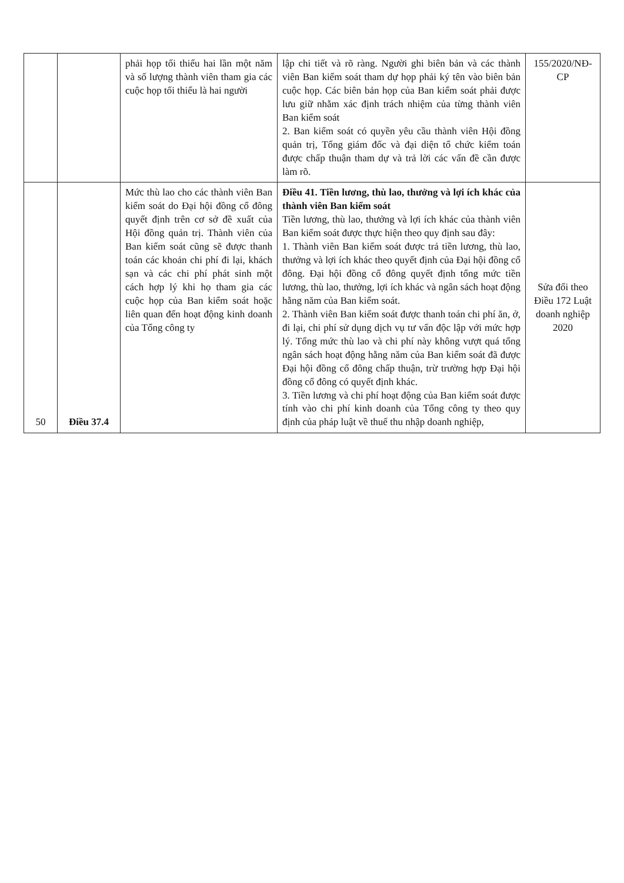| | | phải họp tối thiểu hai lần một năm và số lượng thành viên tham gia các cuộc họp tối thiểu là hai người | lập chi tiết và rõ ràng. Người ghi biên bản và các thành viên Ban kiểm soát tham dự họp phải ký tên vào biên bản cuộc họp. Các biên bản họp của Ban kiểm soát phải được lưu giữ nhằm xác định trách nhiệm của từng thành viên Ban kiểm soát 2. Ban kiểm soát có quyền yêu cầu thành viên Hội đồng quản trị, Tổng giám đốc và đại diện tổ chức kiểm toán được chấp thuận tham dự và trả lời các vấn đề cần được làm rõ. | 155/2020/NĐ-CP |
| 50 | Điều 37.4 | Mức thù lao cho các thành viên Ban kiểm soát do Đại hội đồng cổ đông quyết định trên cơ sở đề xuất của Hội đồng quản trị. Thành viên của Ban kiểm soát cũng sẽ được thanh toán các khoản chi phí đi lại, khách sạn và các chi phí phát sinh một cách hợp lý khi họ tham gia các cuộc họp của Ban kiểm soát hoặc liên quan đến hoạt động kinh doanh của Tổng công ty | Điều 41. Tiền lương, thù lao, thưởng và lợi ích khác của thành viên Ban kiểm soát Tiền lương, thù lao, thưởng và lợi ích khác của thành viên Ban kiểm soát được thực hiện theo quy định sau đây: 1. Thành viên Ban kiểm soát được trả tiền lương, thù lao, thưởng và lợi ích khác theo quyết định của Đại hội đồng cổ đông. Đại hội đồng cổ đông quyết định tổng mức tiền lương, thù lao, thưởng, lợi ích khác và ngân sách hoạt động hằng năm của Ban kiểm soát. 2. Thành viên Ban kiểm soát được thanh toán chi phí ăn, ở, đi lại, chi phí sử dụng dịch vụ tư vấn độc lập với mức hợp lý. Tổng mức thù lao và chi phí này không vượt quá tổng ngân sách hoạt động hằng năm của Ban kiểm soát đã được Đại hội đồng cổ đông chấp thuận, trừ trường hợp Đại hội đồng cổ đông có quyết định khác. 3. Tiền lương và chi phí hoạt động của Ban kiểm soát được tính vào chi phí kinh doanh của Tổng công ty theo quy định của pháp luật về thuế thu nhập doanh nghiệp, | Sửa đổi theo Điều 172 Luật doanh nghiệp 2020 |